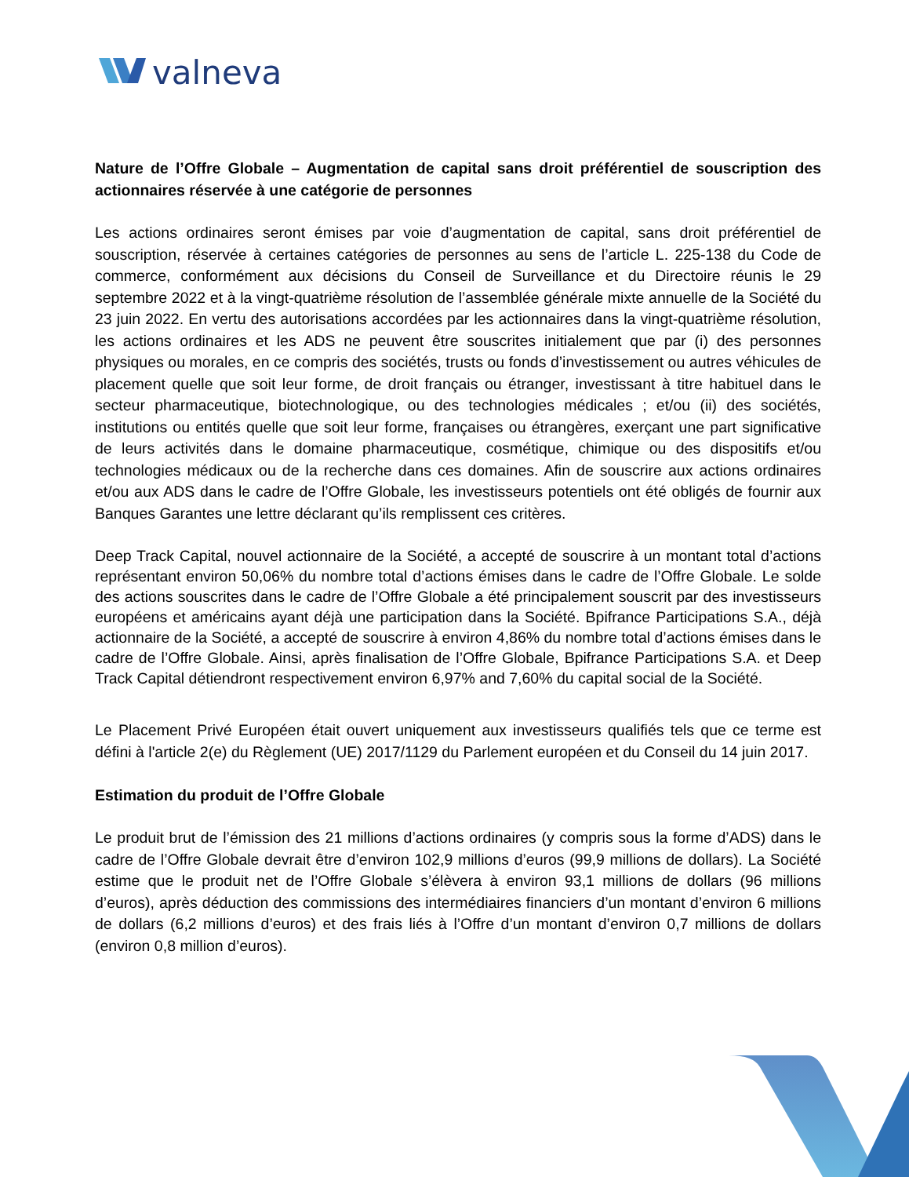valneva
Nature de l’Offre Globale – Augmentation de capital sans droit préférentiel de souscription des actionnaires réservée à une catégorie de personnes
Les actions ordinaires seront émises par voie d’augmentation de capital, sans droit préférentiel de souscription, réservée à certaines catégories de personnes au sens de l’article L. 225-138 du Code de commerce, conformément aux décisions du Conseil de Surveillance et du Directoire réunis le 29 septembre 2022 et à la vingt-quatrième résolution de l’assemblée générale mixte annuelle de la Société du 23 juin 2022. En vertu des autorisations accordées par les actionnaires dans la vingt-quatrième résolution, les actions ordinaires et les ADS ne peuvent être souscrites initialement que par (i) des personnes physiques ou morales, en ce compris des sociétés, trusts ou fonds d’investissement ou autres véhicules de placement quelle que soit leur forme, de droit français ou étranger, investissant à titre habituel dans le secteur pharmaceutique, biotechnologique, ou des technologies médicales ; et/ou (ii) des sociétés, institutions ou entités quelle que soit leur forme, françaises ou étrangères, exerçant une part significative de leurs activités dans le domaine pharmaceutique, cosmétique, chimique ou des dispositifs et/ou technologies médicaux ou de la recherche dans ces domaines. Afin de souscrire aux actions ordinaires et/ou aux ADS dans le cadre de l’Offre Globale, les investisseurs potentiels ont été obligés de fournir aux Banques Garantes une lettre déclarant qu’ils remplissent ces critères.
Deep Track Capital, nouvel actionnaire de la Société, a accepté de souscrire à un montant total d’actions représentant environ 50,06% du nombre total d’actions émises dans le cadre de l’Offre Globale. Le solde des actions souscrites dans le cadre de l’Offre Globale a été principalement souscrit par des investisseurs européens et américains ayant déjà une participation dans la Société. Bpifrance Participations S.A., déjà actionnaire de la Société, a accepté de souscrire à environ 4,86% du nombre total d’actions émises dans le cadre de l’Offre Globale. Ainsi, après finalisation de l’Offre Globale, Bpifrance Participations S.A. et Deep Track Capital détiendront respectivement environ 6,97% and 7,60% du capital social de la Société.
Le Placement Privé Européen était ouvert uniquement aux investisseurs qualifiés tels que ce terme est défini à l'article 2(e) du Règlement (UE) 2017/1129 du Parlement européen et du Conseil du 14 juin 2017.
Estimation du produit de l’Offre Globale
Le produit brut de l’émission des 21 millions d’actions ordinaires (y compris sous la forme d’ADS) dans le cadre de l’Offre Globale devrait être d’environ 102,9 millions d’euros (99,9 millions de dollars). La Société estime que le produit net de l’Offre Globale s’élèvera à environ 93,1 millions de dollars (96 millions d’euros), après déduction des commissions des intermédiaires financiers d’un montant d’environ 6 millions de dollars (6,2 millions d’euros) et des frais liés à l’Offre d’un montant d’environ 0,7 millions de dollars (environ 0,8 million d’euros).